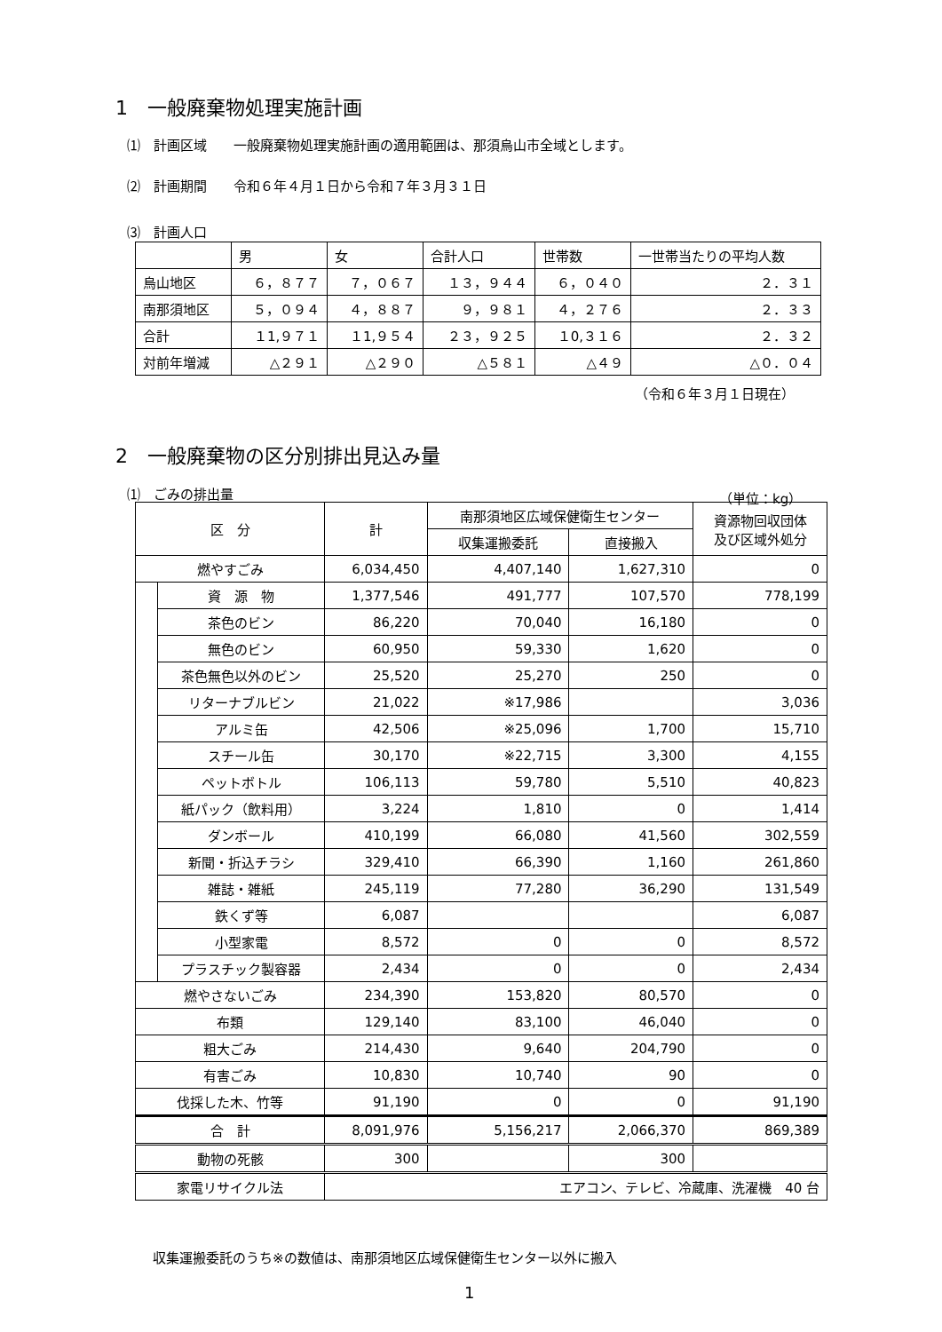1　一般廃棄物処理実施計画
⑴　計画区域　　一般廃棄物処理実施計画の適用範囲は、那須烏山市全域とします。
⑵　計画期間　　令和６年４月１日から令和７年３月３１日
⑶　計画人口
| | 男 | 女 | 合計人口 | 世帯数 | 一世帯当たりの平均人数 |
| --- | --- | --- | --- | --- | --- |
| 烏山地区 | ６，８７７ | ７，０６７ | １３，９４４ | ６，０４０ | ２．３１ |
| 南那須地区 | ５，０９４ | ４，８８７ | ９，９８１ | ４，２７６ | ２．３３ |
| 合計 | １1,９７１ | １1,９５４ | ２３，９２５ | １0,３１６ | ２．３２ |
| 対前年増減 | △２９１ | △２９０ | △５８１ | △４９ | △０．０４ |
（令和６年３月１日現在）
2　一般廃棄物の区分別排出見込み量
⑴　ごみの排出量 （単位：kg）
| 区 分 | | 計 | 南那須地区広域保健衛生センター | | 資源物回収団体 及び区域外処分 |
| --- | --- | --- | --- | --- | --- |
| | | | 収集運搬委託 | 直接搬入 | |
| 燃やすごみ | | 6,034,450 | 4,407,140 | 1,627,310 | 0 |
| | 資 源 物 | 1,377,546 | 491,777 | 107,570 | 778,199 |
| | 茶色のビン | 86,220 | 70,040 | 16,180 | 0 |
| | 無色のビン | 60,950 | 59,330 | 1,620 | 0 |
| | 茶色無色以外のビン | 25,520 | 25,270 | 250 | 0 |
| | リターナブルビン | 21,022 | ※17,986 | | 3,036 |
| | アルミ缶 | 42,506 | ※25,096 | 1,700 | 15,710 |
| | スチール缶 | 30,170 | ※22,715 | 3,300 | 4,155 |
| | ペットボトル | 106,113 | 59,780 | 5,510 | 40,823 |
| | 紙パック（飲料用） | 3,224 | 1,810 | 0 | 1,414 |
| | ダンボール | 410,199 | 66,080 | 41,560 | 302,559 |
| | 新聞・折込チラシ | 329,410 | 66,390 | 1,160 | 261,860 |
| | 雑誌・雑紙 | 245,119 | 77,280 | 36,290 | 131,549 |
| | 鉄くず等 | 6,087 | | | 6,087 |
| | 小型家電 | 8,572 | 0 | 0 | 8,572 |
| | プラスチック製容器 | 2,434 | 0 | 0 | 2,434 |
| 燃やさないごみ | | 234,390 | 153,820 | 80,570 | 0 |
| 布類 | | 129,140 | 83,100 | 46,040 | 0 |
| 粗大ごみ | | 214,430 | 9,640 | 204,790 | 0 |
| 有害ごみ | | 10,830 | 10,740 | 90 | 0 |
| 伐採した木、竹等 | | 91,190 | 0 | 0 | 91,190 |
| 合 計 | | 8,091,976 | 5,156,217 | 2,066,370 | 869,389 |
| 動物の死骸 | | 300 | | 300 | |
| 家電リサイクル法 | | エアコン、テレビ、冷蔵庫、洗濯機 40 台 | | | |
収集運搬委託のうち※の数値は、南那須地区広域保健衛生センター以外に搬入
1